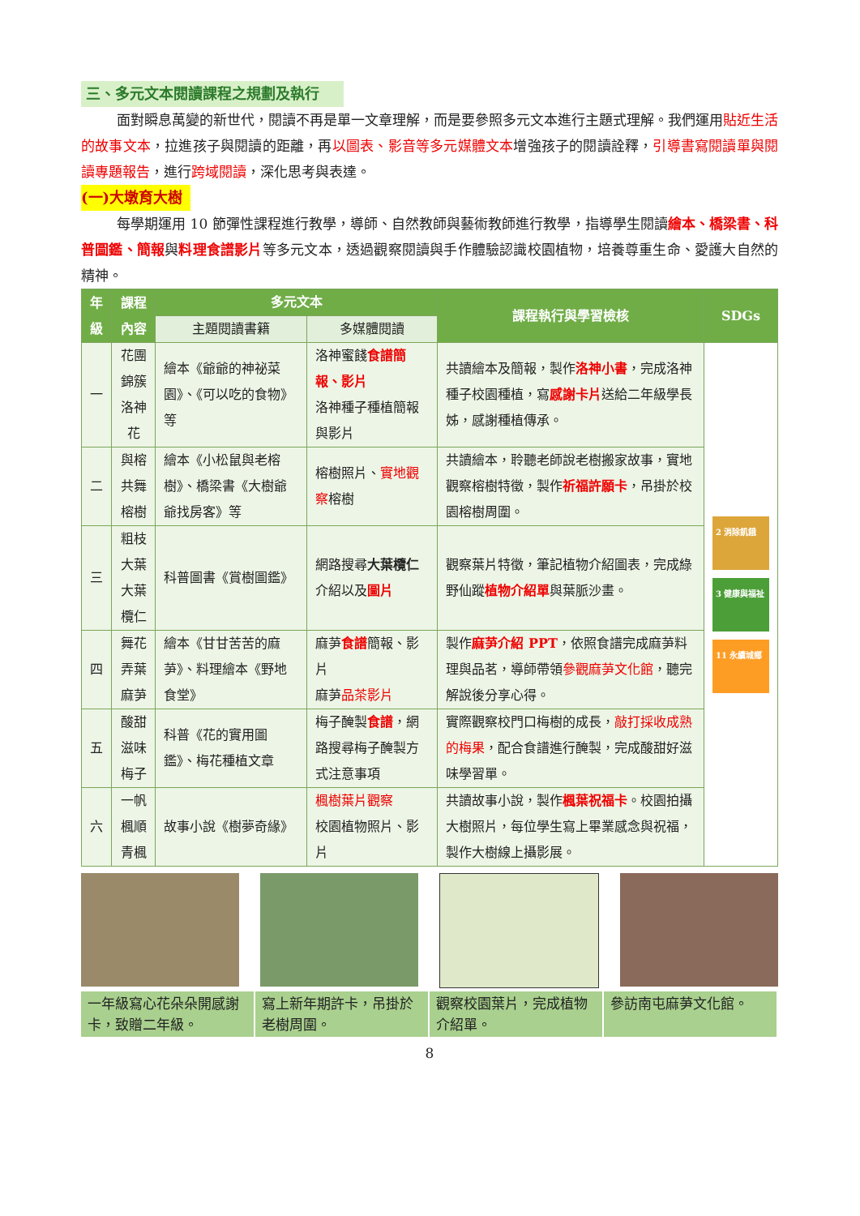三、多元文本閱讀課程之規劃及執行
面對瞬息萬變的新世代，閱讀不再是單一文章理解，而是要參照多元文本進行主題式理解。我們運用貼近生活的故事文本，拉進孩子與閱讀的距離，再以圖表、影音等多元媒體文本增強孩子的閱讀詮釋，引導書寫閱讀單與閱讀專題報告，進行跨域閱讀，深化思考與表達。
(一)大墩育大樹
每學期運用 10 節彈性課程進行教學，導師、自然教師與藝術教師進行教學，指導學生閱讀繪本、橋梁書、科普圖鑑、簡報與料理食譜影片等多元文本，透過觀察閱讀與手作體驗認識校園植物，培養尊重生命、愛護大自然的精神。
| 年 級 | 課程內容 | 多元文本 | | 課程執行與學習檢核 | SDGs |
| --- | --- | --- | --- | --- | --- |
| | | 主題閱讀書籍 | 多媒體閱讀 | | |
| 一 | 花團錦簇 洛神花 | 繪本《爺爺的神祕菜園》、《可以吃的食物》等 | 洛神蜜餞 食譜簡報、影片 洛神種子種植簡報與影片 | 共讀繪本及簡報，製作 洛神小書 ，完成洛神種子校園種植，寫 感謝卡片 送給二年級學長姊，感謝種植傳承。 | 2 消除飢餓 3 健康與福祉 11 永續城鄉 |
| 二 | 與榕共舞 榕樹 | 繪本《小松鼠與老榕樹》、橋梁書《大樹爺爺找房客》等 | 榕樹照片、 實地觀察 榕樹 | 共讀繪本，聆聽老師說老樹搬家故事，實地觀察榕樹特徵，製作 祈福許願卡 ，吊掛於校園榕樹周圍。 | |
| 三 | 粗枝大葉 大葉欖仁 | 科普圖書《賞樹圖鑑》 | 網路搜尋 大葉欖仁 介紹以及 圖片 | 觀察葉片特徵，筆記植物介紹圖表，完成綠野仙蹤 植物介紹單 與葉脈沙畫。 | |
| 四 | 舞花弄葉 麻芛 | 繪本《甘甘苦苦的麻芛》、料理繪本《野地食堂》 | 麻芛 食譜 簡報、影片 麻芛 品茶影片 | 製作 麻芛介紹 PPT ，依照食譜完成麻芛料理與品茗，導師帶領 參觀麻芛文化館 ，聽完解說後分享心得。 | |
| 五 | 酸甜滋味 梅子 | 科普《花的實用圖鑑》、梅花種植文章 | 梅子醃製 食譜 ，網路搜尋梅子醃製方式注意事項 | 實際觀察校門口梅樹的成長， 敲打採收成熟的梅果 ，配合食譜進行醃製，完成酸甜好滋味學習單。 | |
| 六 | 一帆楓順 青楓 | 故事小說《樹夢奇緣》 | 楓樹葉片觀察 校園植物照片、影片 | 共讀故事小說，製作 楓葉祝福卡 。校園拍攝大樹照片，每位學生寫上畢業感念與祝福，製作大樹線上攝影展。 | |
一年級寫心花朵朵開感謝卡，致贈二年級。
寫上新年期許卡，吊掛於老樹周圍。 觀察校園葉片，完成植物介紹單。 參訪南屯麻芛文化館。
8